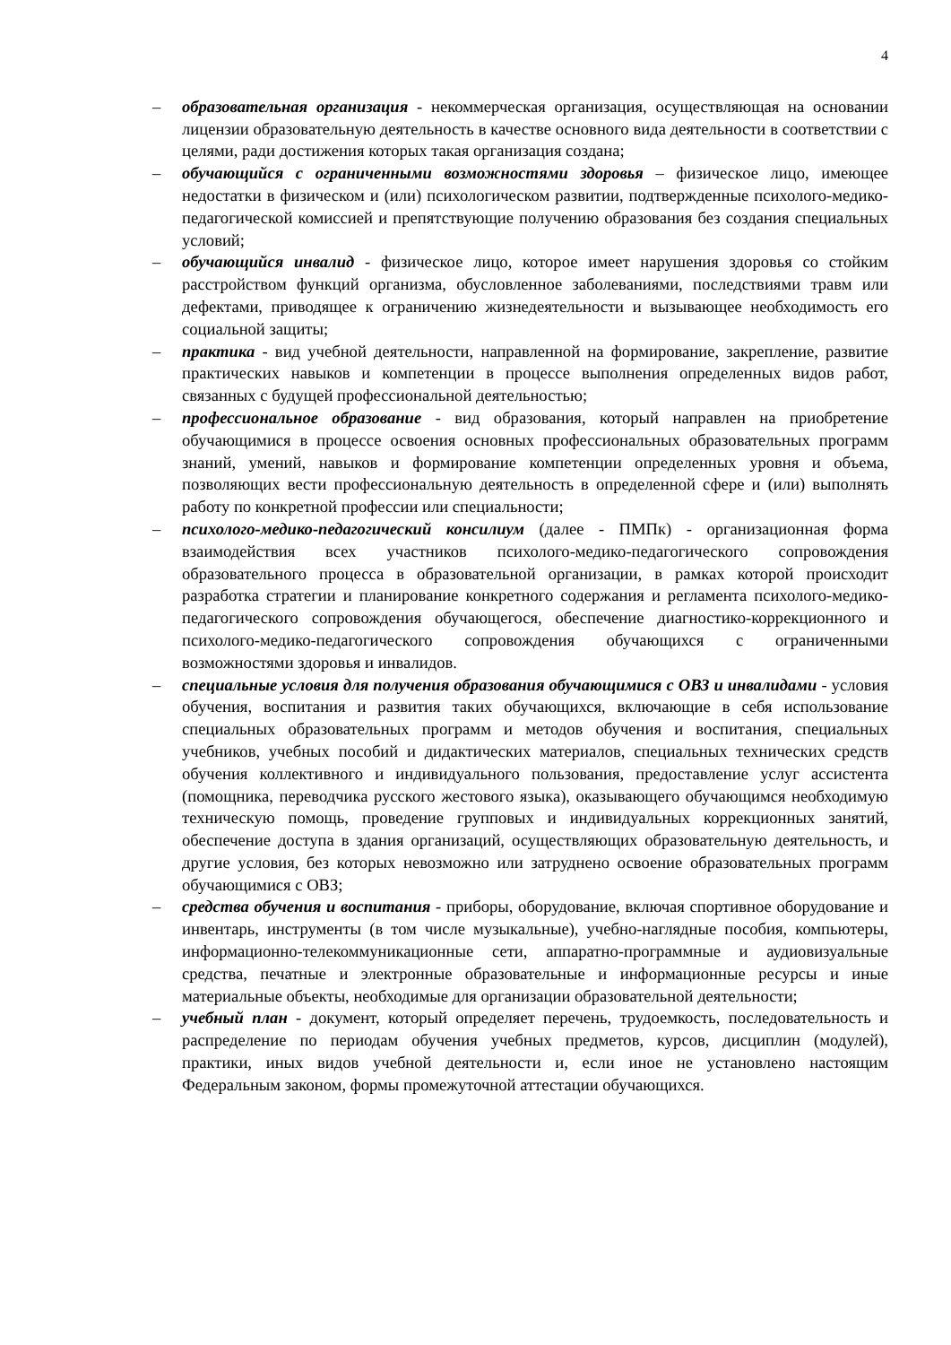4
– образовательная организация - некоммерческая организация, осуществляющая на основании лицензии образовательную деятельность в качестве основного вида деятельности в соответствии с целями, ради достижения которых такая организация создана;
– обучающийся с ограниченными возможностями здоровья – физическое лицо, имеющее недостатки в физическом и (или) психологическом развитии, подтвержденные психолого-медико-педагогической комиссией и препятствующие получению образования без создания специальных условий;
– обучающийся инвалид - физическое лицо, которое имеет нарушения здоровья со стойким расстройством функций организма, обусловленное заболеваниями, последствиями травм или дефектами, приводящее к ограничению жизнедеятельности и вызывающее необходимость его социальной защиты;
– практика - вид учебной деятельности, направленной на формирование, закрепление, развитие практических навыков и компетенции в процессе выполнения определенных видов работ, связанных с будущей профессиональной деятельностью;
– профессиональное образование - вид образования, который направлен на приобретение обучающимися в процессе освоения основных профессиональных образовательных программ знаний, умений, навыков и формирование компетенции определенных уровня и объема, позволяющих вести профессиональную деятельность в определенной сфере и (или) выполнять работу по конкретной профессии или специальности;
– психолого-медико-педагогический консилиум (далее - ПМПк) - организационная форма взаимодействия всех участников психолого-медико-педагогического сопровождения образовательного процесса в образовательной организации, в рамках которой происходит разработка стратегии и планирование конкретного содержания и регламента психолого-медико-педагогического сопровождения обучающегося, обеспечение диагностико-коррекционного и психолого-медико-педагогического сопровождения обучающихся с ограниченными возможностями здоровья и инвалидов.
– специальные условия для получения образования обучающимися с ОВЗ и инвалидами - условия обучения, воспитания и развития таких обучающихся, включающие в себя использование специальных образовательных программ и методов обучения и воспитания, специальных учебников, учебных пособий и дидактических материалов, специальных технических средств обучения коллективного и индивидуального пользования, предоставление услуг ассистента (помощника, переводчика русского жестового языка), оказывающего обучающимся необходимую техническую помощь, проведение групповых и индивидуальных коррекционных занятий, обеспечение доступа в здания организаций, осуществляющих образовательную деятельность, и другие условия, без которых невозможно или затруднено освоение образовательных программ обучающимися с ОВЗ;
– средства обучения и воспитания - приборы, оборудование, включая спортивное оборудование и инвентарь, инструменты (в том числе музыкальные), учебно-наглядные пособия, компьютеры, информационно-телекоммуникационные сети, аппаратно-программные и аудиовизуальные средства, печатные и электронные образовательные и информационные ресурсы и иные материальные объекты, необходимые для организации образовательной деятельности;
– учебный план - документ, который определяет перечень, трудоемкость, последовательность и распределение по периодам обучения учебных предметов, курсов, дисциплин (модулей), практики, иных видов учебной деятельности и, если иное не установлено настоящим Федеральным законом, формы промежуточной аттестации обучающихся.